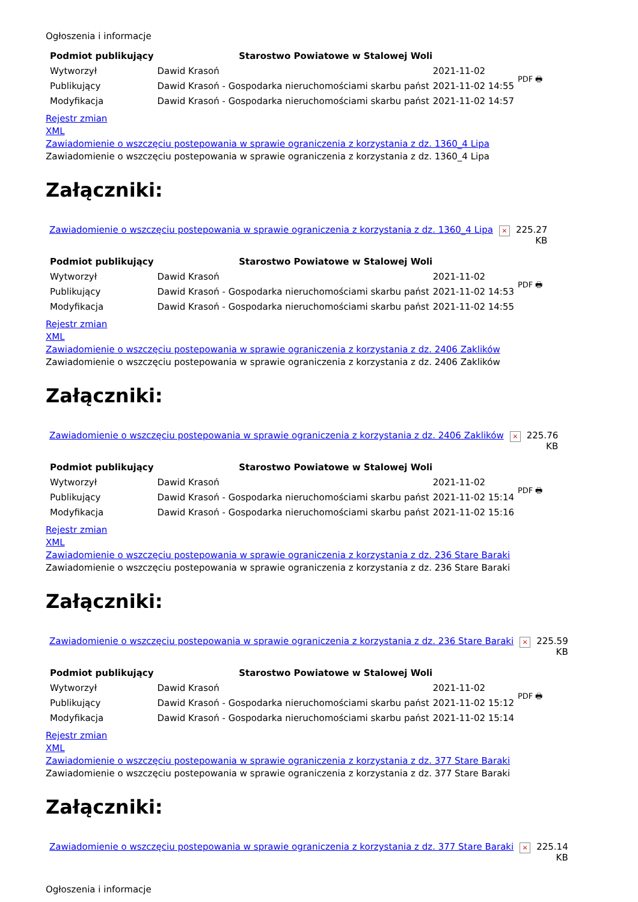Ogłoszenia i informacje
| Podmiot publikujący | Starostwo Powiatowe w Stalowej Woli | | PDF 🖶 |
| Wytworzył | Dawid Krasoń | 2021-11-02 | |
| Publikujący | Dawid Krasoń - Gospodarka nieruchomościami skarbu państ | 2021-11-02 14:55 | |
| Modyfikacja | Dawid Krasoń - Gospodarka nieruchomościami skarbu państ | 2021-11-02 14:57 | |
Rejestr zmian
XML
Zawiadomienie o wszczęciu postepowania w sprawie ograniczenia z korzystania z dz. 1360_4 Lipa
Zawiadomienie o wszczęciu postepowania w sprawie ograniczenia z korzystania z dz. 1360_4 Lipa
Załączniki:
| Zawiadomienie o wszczęciu postepowania w sprawie ograniczenia z korzystania z dz. 1360_4 Lipa | × | 225.27 KB |
| Podmiot publikujący | Starostwo Powiatowe w Stalowej Woli | | PDF 🖶 |
| Wytworzył | Dawid Krasoń | 2021-11-02 | |
| Publikujący | Dawid Krasoń - Gospodarka nieruchomościami skarbu państ | 2021-11-02 14:53 | |
| Modyfikacja | Dawid Krasoń - Gospodarka nieruchomościami skarbu państ | 2021-11-02 14:55 | |
Rejestr zmian
XML
Zawiadomienie o wszczęciu postepowania w sprawie ograniczenia z korzystania z dz. 2406 Zaklików
Zawiadomienie o wszczęciu postepowania w sprawie ograniczenia z korzystania z dz. 2406 Zaklików
Załączniki:
| Zawiadomienie o wszczęciu postepowania w sprawie ograniczenia z korzystania z dz. 2406 Zaklików | × | 225.76 KB |
| Podmiot publikujący | Starostwo Powiatowe w Stalowej Woli | | PDF 🖶 |
| Wytworzył | Dawid Krasoń | 2021-11-02 | |
| Publikujący | Dawid Krasoń - Gospodarka nieruchomościami skarbu państ | 2021-11-02 15:14 | |
| Modyfikacja | Dawid Krasoń - Gospodarka nieruchomościami skarbu państ | 2021-11-02 15:16 | |
Rejestr zmian
XML
Zawiadomienie o wszczęciu postepowania w sprawie ograniczenia z korzystania z dz. 236 Stare Baraki
Zawiadomienie o wszczęciu postepowania w sprawie ograniczenia z korzystania z dz. 236 Stare Baraki
Załączniki:
| Zawiadomienie o wszczęciu postepowania w sprawie ograniczenia z korzystania z dz. 236 Stare Baraki | × | 225.59 KB |
| Podmiot publikujący | Starostwo Powiatowe w Stalowej Woli | | PDF 🖶 |
| Wytworzył | Dawid Krasoń | 2021-11-02 | |
| Publikujący | Dawid Krasoń - Gospodarka nieruchomościami skarbu państ | 2021-11-02 15:12 | |
| Modyfikacja | Dawid Krasoń - Gospodarka nieruchomościami skarbu państ | 2021-11-02 15:14 | |
Rejestr zmian
XML
Zawiadomienie o wszczęciu postepowania w sprawie ograniczenia z korzystania z dz. 377 Stare Baraki
Zawiadomienie o wszczęciu postepowania w sprawie ograniczenia z korzystania z dz. 377 Stare Baraki
Załączniki:
| Zawiadomienie o wszczęciu postepowania w sprawie ograniczenia z korzystania z dz. 377 Stare Baraki | × | 225.14 KB |
Ogłoszenia i informacje